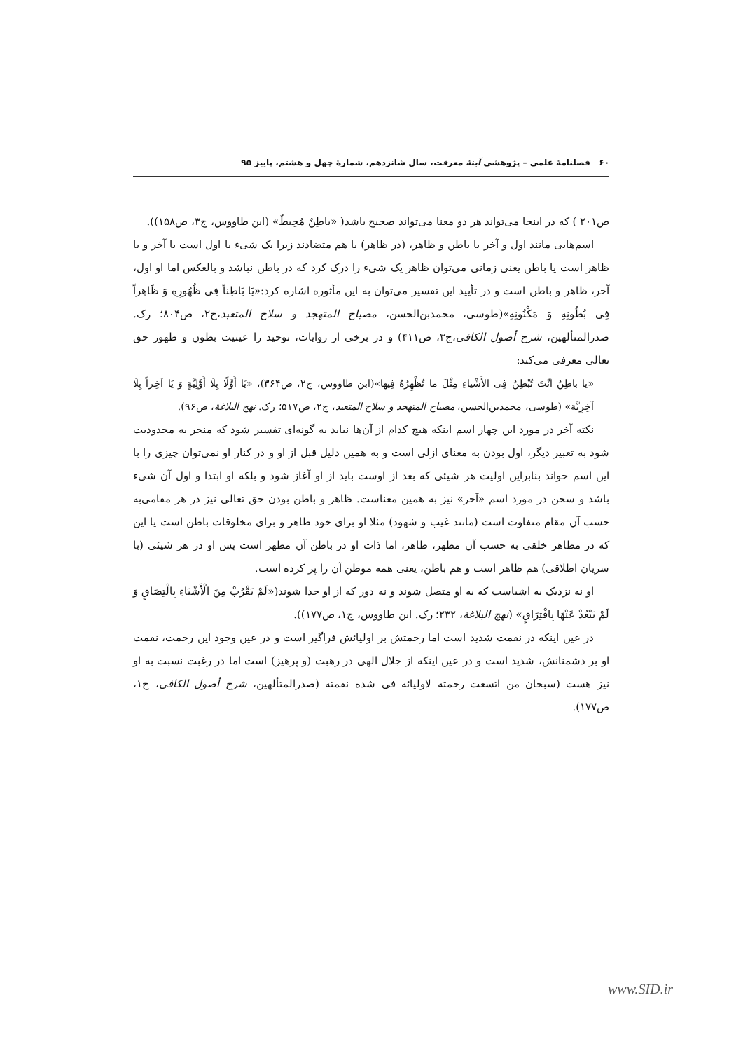۶۰ فصلنامهٔ علمی – پژوهشی آینهٔ معرفت، سال شانزدهم، شمارهٔ چهل و هشتم، پاییز ۹۵
ص۲۰۱ ) که در اینجا می‌تواند هر دو معنا می‌تواند صحیح باشد( «باطِنٌ مُحِیطٌ» (ابن طاووس، ج۳، ص۱۵۸)).
اسم‌هایی مانند اول و آخر یا باطن و ظاهر، (در ظاهر) با هم متضادند زیرا یک شیء یا اول است یا آخر و یا ظاهر است یا باطن یعنی زمانی می‌توان ظاهر یک شیء را درک کرد که در باطن نباشد و بالعکس اما او اول، آخر، ظاهر و باطن است و در تأیید این تفسیر می‌توان به این مأثوره اشاره کرد:«یَا بَاطِناً فِی ظُهُورِهِ وَ ظَاهِراً فِی بُطُونِهِ وَ مَکْنُونِهِ»(طوسی، محمدبن‌الحسن، مصباح المتهجد و سلاح المتعبد،ج۲، ص۸۰۴؛ رک. صدرالمتألهین، شرح أصول الکافی،ج۳، ص۴۱۱) و در برخی از روایات، توحید را عینیت بطون و ظهور حق تعالی معرفی می‌کند:
«یا باطِنُ اَنْتَ تُبْطِنُ فِی الأَشْیاءِ مِثْلَ ما تُظْهِرُهُ فِیها»(ابن طاووس، ج۲، ص۳۶۴)، «یَا أَوَّلًا بِلَا أَوَّلِیَّةٍ وَ یَا آخِراً بِلَا آخِرِیَّة» (طوسی، محمدبن‌الحسن، مصباح المتهجد و سلاح المتعبد، ج۲، ص۵۱۷؛ رک. نهج البلاغة، ص۹۶).
نکته آخر در مورد این چهار اسم اینکه هیچ کدام از آن‌ها نباید به گونه‌ای تفسیر شود که منجر به محدودیت شود به تعبیر دیگر، اول بودن به معنای ازلی است و به همین دلیل قبل از او و در کنار او نمی‌توان چیزی را با این اسم خواند بنابراین اولیت هر شیئی که بعد از اوست باید از او آغاز شود و بلکه او ابتدا و اول آن شیء باشد و سخن در مورد اسم «آخر» نیز به همین معناست. ظاهر و باطن بودن حق تعالی نیز در هر مقامی‌به حسب آن مقام متفاوت است (مانند غیب و شهود) مثلا او برای خود ظاهر و برای مخلوقات باطن است یا این که در مظاهر خلقی به حسب آن مظهر، ظاهر، اما ذات او در باطن آن مظهر است پس او در هر شیئی (با سریان اطلاقی) هم ظاهر است و هم باطن، یعنی همه موطن آن را پر کرده است.
او نه نزدیک به اشیاست که به او متصل شوند و نه دور که از او جدا شوند(«لَمْ یَقْرُبْ مِنَ الْأَشْیَاءِ بِالْتِصَاقٍ وَ لَمْ یَبْعُدْ عَنْهَا بِافْتِرَاقٍ» (نهج البلاغة، ۲۳۲؛ رک. ابن طاووس، ج۱، ص۱۷۷)).
در عین اینکه در نقمت شدید است اما رحمتش بر اولیائش فراگیر است و در عین وجود این رحمت، نقمت او بر دشمنانش، شدید است و در عین اینکه از جلال الهی در رهبت (و پرهیز) است اما در رغبت نسبت به او نیز هست (سبحان من اتسعت رحمته لاولیائه فی شدة نقمته (صدرالمتألهین، شرح أصول الکافی، ج۱، ص۱۷۷).
www.SID.ir